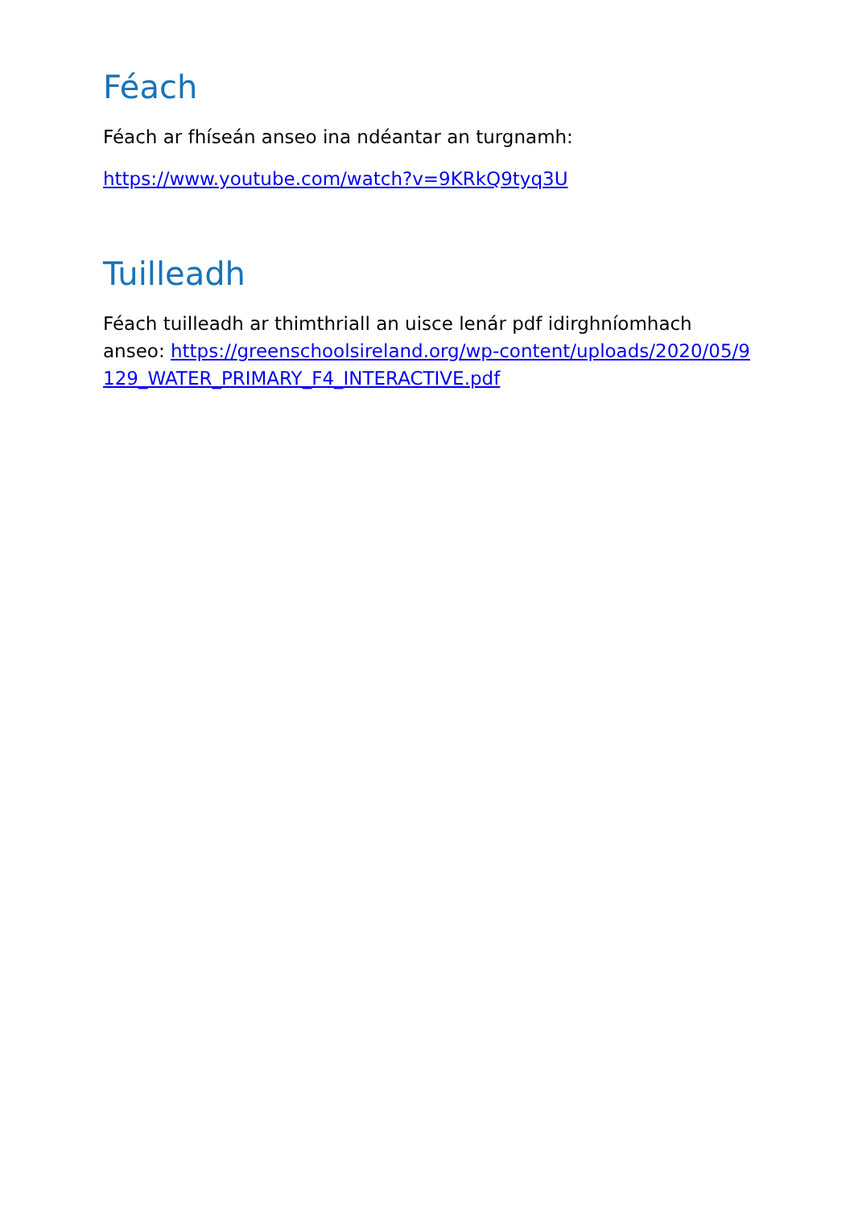Féach
Féach ar fhíseán anseo ina ndéantar an turgnamh:
https://www.youtube.com/watch?v=9KRkQ9tyq3U
Tuilleadh
Féach tuilleadh ar thimthriall an uisce lenár pdf idirghníomhach anseo: https://greenschoolsireland.org/wp-content/uploads/2020/05/9129_WATER_PRIMARY_F4_INTERACTIVE.pdf